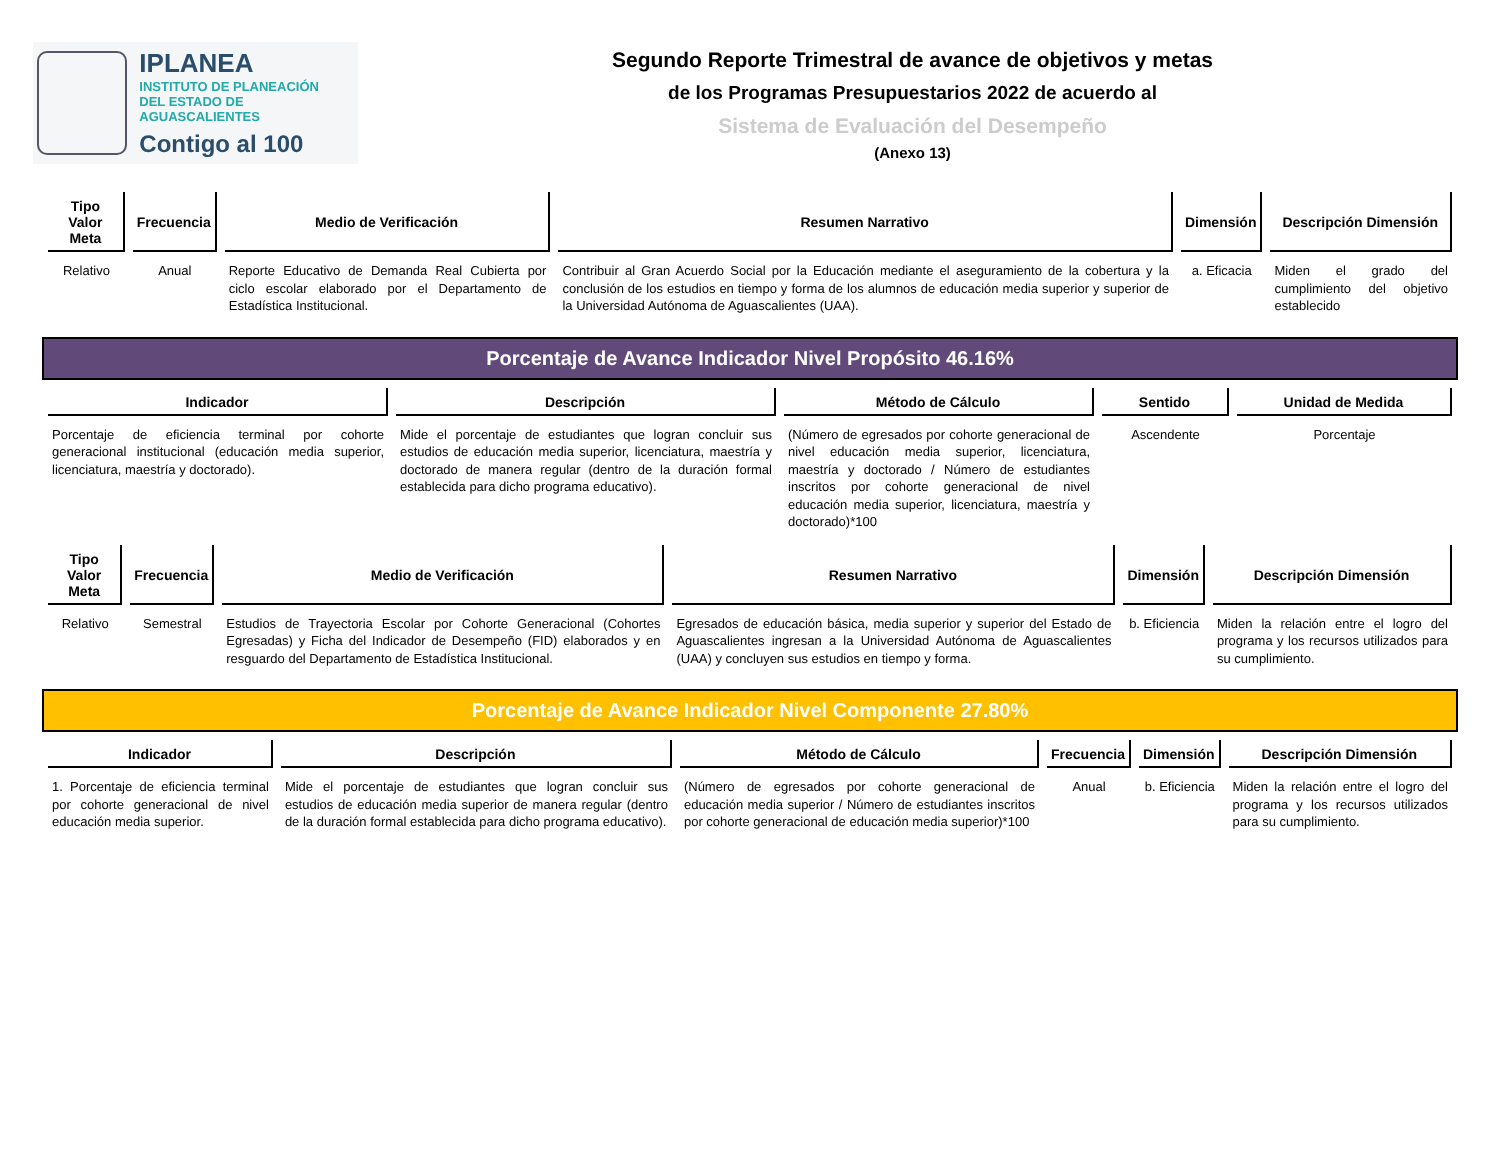IPLANEA
INSTITUTO DE PLANEACIÓN
DEL ESTADO DE AGUASCALIENTES
Contigo al 100
Segundo Reporte Trimestral de avance de objetivos y metas
de los Programas Presupuestarios 2022 de acuerdo al
Sistema de Evaluación del Desempeño
(Anexo 13)
| Tipo Valor Meta | Frecuencia | Medio de Verificación | Resumen Narrativo | Dimensión | Descripción Dimensión |
| --- | --- | --- | --- | --- | --- |
| Relativo | Anual | Reporte Educativo de Demanda Real Cubierta por ciclo escolar elaborado por el Departamento de Estadística Institucional. | Contribuir al Gran Acuerdo Social por la Educación mediante el aseguramiento de la cobertura y la conclusión de los estudios en tiempo y forma de los alumnos de educación media superior y superior de la Universidad Autónoma de Aguascalientes (UAA). | a. Eficacia | Miden el grado del cumplimiento del objetivo establecido |
Porcentaje de Avance Indicador Nivel Propósito 46.16%
| Indicador | Descripción | Método de Cálculo | Sentido | Unidad de Medida |
| --- | --- | --- | --- | --- |
| Porcentaje de eficiencia terminal por cohorte generacional institucional (educación media superior, licenciatura, maestría y doctorado). | Mide el porcentaje de estudiantes que logran concluir sus estudios de educación media superior, licenciatura, maestría y doctorado de manera regular (dentro de la duración formal establecida para dicho programa educativo). | (Número de egresados por cohorte generacional de nivel educación media superior, licenciatura, maestría y doctorado / Número de estudiantes inscritos por cohorte generacional de nivel educación media superior, licenciatura, maestría y doctorado)*100 | Ascendente | Porcentaje |
| Tipo Valor Meta | Frecuencia | Medio de Verificación | Resumen Narrativo | Dimensión | Descripción Dimensión |
| --- | --- | --- | --- | --- | --- |
| Relativo | Semestral | Estudios de Trayectoria Escolar por Cohorte Generacional (Cohortes Egresadas) y Ficha del Indicador de Desempeño (FID) elaborados y en resguardo del Departamento de Estadística Institucional. | Egresados de educación básica, media superior y superior del Estado de Aguascalientes ingresan a la Universidad Autónoma de Aguascalientes (UAA) y concluyen sus estudios en tiempo y forma. | b. Eficiencia | Miden la relación entre el logro del programa y los recursos utilizados para su cumplimiento. |
Porcentaje de Avance Indicador Nivel Componente 27.80%
| Indicador | Descripción | Método de Cálculo | Frecuencia | Dimensión | Descripción Dimensión |
| --- | --- | --- | --- | --- | --- |
| 1. Porcentaje de eficiencia terminal por cohorte generacional de nivel educación media superior. | Mide el porcentaje de estudiantes que logran concluir sus estudios de educación media superior de manera regular (dentro de la duración formal establecida para dicho programa educativo). | (Número de egresados por cohorte generacional de educación media superior / Número de estudiantes inscritos por cohorte generacional de educación media superior)*100 | Anual | b. Eficiencia | Miden la relación entre el logro del programa y los recursos utilizados para su cumplimiento. |